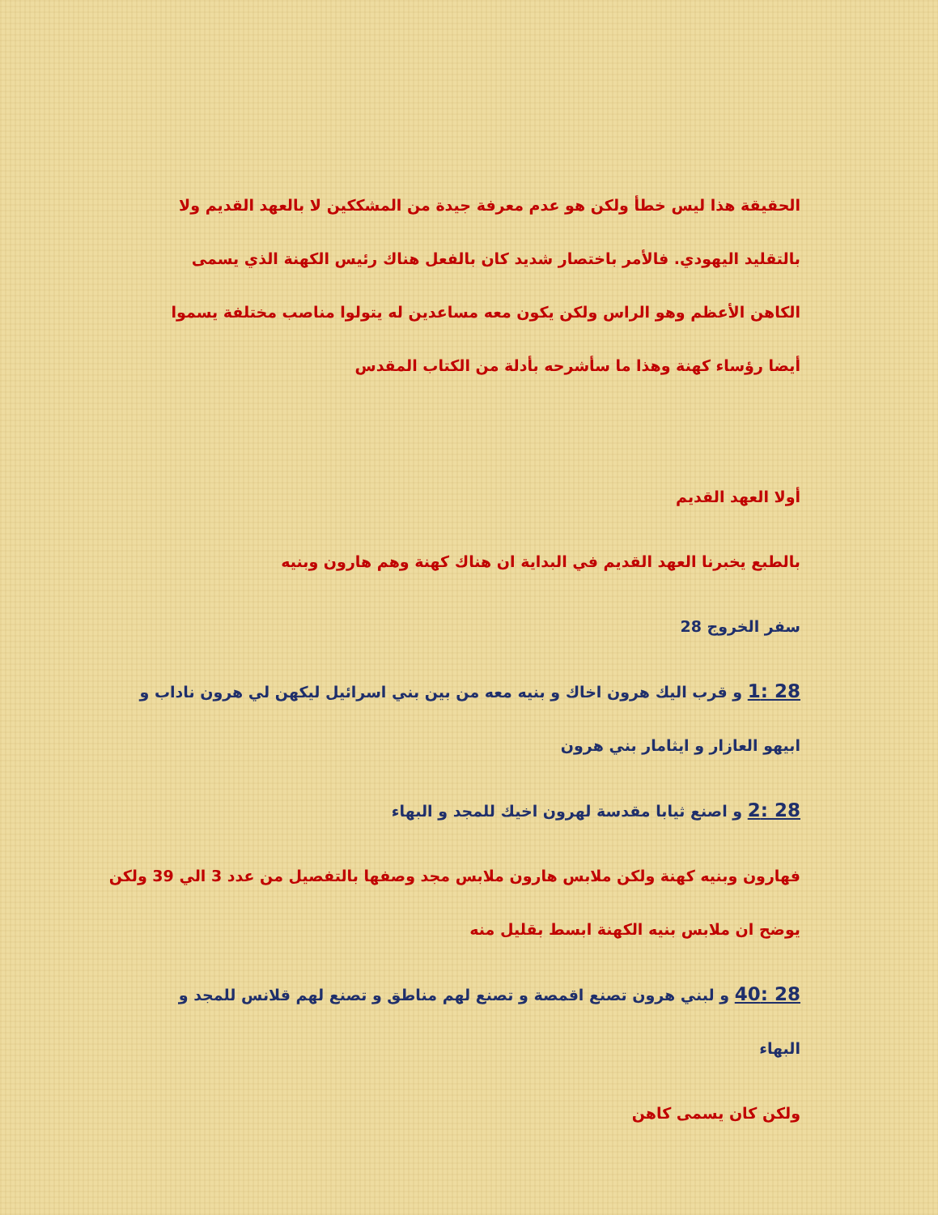الحقيقة هذا ليس خطأ ولكن هو عدم معرفة جيدة من المشككين لا بالعهد القديم ولا بالتقليد اليهودي. فالأمر باختصار شديد كان بالفعل هناك رئيس الكهنة الذي يسمى الكاهن الأعظم وهو الراس ولكن يكون معه مساعدين له يتولوا مناصب مختلفة يسموا أيضا رؤساء كهنة وهذا ما سأشرحه بأدلة من الكتاب المقدس
أولا العهد القديم
بالطبع يخبرنا العهد القديم في البداية ان هناك كهنة وهم هارون وبنيه
سفر الخروج 28
28 :1 و قرب اليك هرون اخاك و بنيه معه من بين بني اسرائيل ليكهن لي هرون ناداب و ابيهو العازار و ايثامار بني هرون
28 :2 و اصنع ثيابا مقدسة لهرون اخيك للمجد و البهاء
فهارون وبنيه كهنة ولكن ملابس هارون ملابس مجد وصفها بالتفصيل من عدد 3 الي 39 ولكن يوضح ان ملابس بنيه الكهنة ابسط بقليل منه
28 :40 و لبني هرون تصنع اقمصة و تصنع لهم مناطق و تصنع لهم قلانس للمجد و البهاء
ولكن كان يسمى كاهن